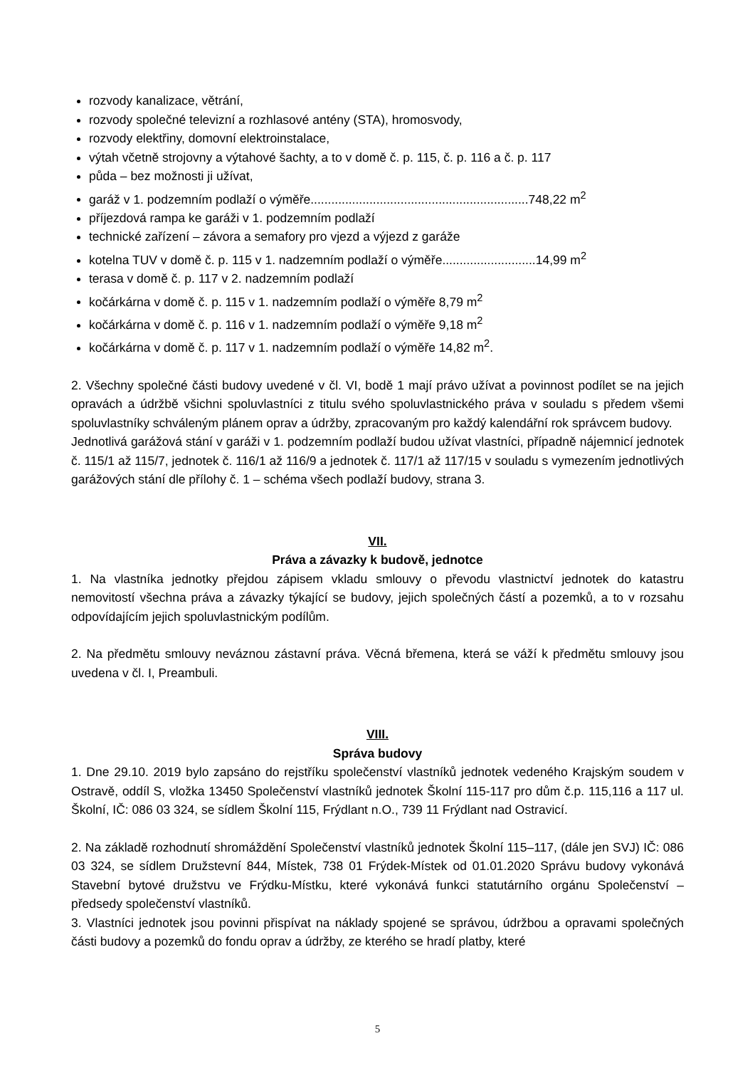rozvody kanalizace, větrání,
rozvody společné televizní a rozhlasové antény (STA), hromosvody,
rozvody elektřiny, domovní elektroinstalace,
výtah včetně strojovny a výtahové šachty, a to v domě č. p. 115, č. p. 116 a č. p. 117
půda – bez možnosti ji užívat,
garáž v 1. podzemním podlaží o výměře...............................................................748,22 m<sup>2</sup>
příjezdová rampa ke garáži v 1. podzemním podlaží
technické zařízení – závora a semafory pro vjezd a výjezd z garáže
kotelna TUV v domě č. p. 115 v 1. nadzemním podlaží o výměře...........................14,99 m<sup>2</sup>
terasa v domě č. p. 117 v 2. nadzemním podlaží
kočárkárna v domě č. p. 115 v 1. nadzemním podlaží o výměře 8,79 m<sup>2</sup>
kočárkárna v domě č. p. 116 v 1. nadzemním podlaží o výměře 9,18 m<sup>2</sup>
kočárkárna v domě č. p. 117 v 1. nadzemním podlaží o výměře 14,82 m<sup>2</sup>.
2. Všechny společné části budovy uvedené v čl. VI, bodě 1 mají právo užívat a povinnost podílet se na jejich opravách a údržbě všichni spoluvlastníci z titulu svého spoluvlastnického práva v souladu s předem všemi spoluvlastníky schváleným plánem oprav a údržby, zpracovaným pro každý kalendářní rok správcem budovy.
Jednotlivá garážová stání v garáži v 1. podzemním podlaží budou užívat vlastníci, případně nájemnicí jednotek č. 115/1 až 115/7, jednotek č. 116/1 až 116/9 a jednotek č. 117/1 až 117/15 v souladu s vymezením jednotlivých garážových stání dle přílohy č. 1 – schéma všech podlaží budovy, strana 3.
VII.
Práva a závazky k budově, jednotce
1. Na vlastníka jednotky přejdou zápisem vkladu smlouvy o převodu vlastnictví jednotek do katastru nemovitostí všechna práva a závazky týkající se budovy, jejich společných částí a pozemků, a to v rozsahu odpovídajícím jejich spoluvlastnickým podílům.
2. Na předmětu smlouvy neváznou zástavní práva. Věcná břemena, která se váží k předmětu smlouvy jsou uvedena v čl. I, Preambuli.
VIII.
Správa budovy
1. Dne 29.10. 2019 bylo zapsáno do rejstříku společenství vlastníků jednotek vedeného Krajským soudem v Ostravě, oddíl S, vložka 13450 Společenství vlastníků jednotek Školní 115-117 pro dům č.p. 115,116 a 117 ul. Školní, IČ: 086 03 324, se sídlem Školní 115, Frýdlant n.O., 739 11 Frýdlant nad Ostravicí.
2. Na základě rozhodnutí shromáždění Společenství vlastníků jednotek Školní 115–117, (dále jen SVJ) IČ: 086 03 324, se sídlem Družstevní 844, Místek, 738 01 Frýdek-Místek od 01.01.2020 Správu budovy vykonává Stavební bytové družstvu ve Frýdku-Místku, které vykonává funkci statutárního orgánu Společenství – předsedy společenství vlastníků.
3. Vlastníci jednotek jsou povinni přispívat na náklady spojené se správou, údržbou a opravami společných části budovy a pozemků do fondu oprav a údržby, ze kterého se hradí platby, které
5